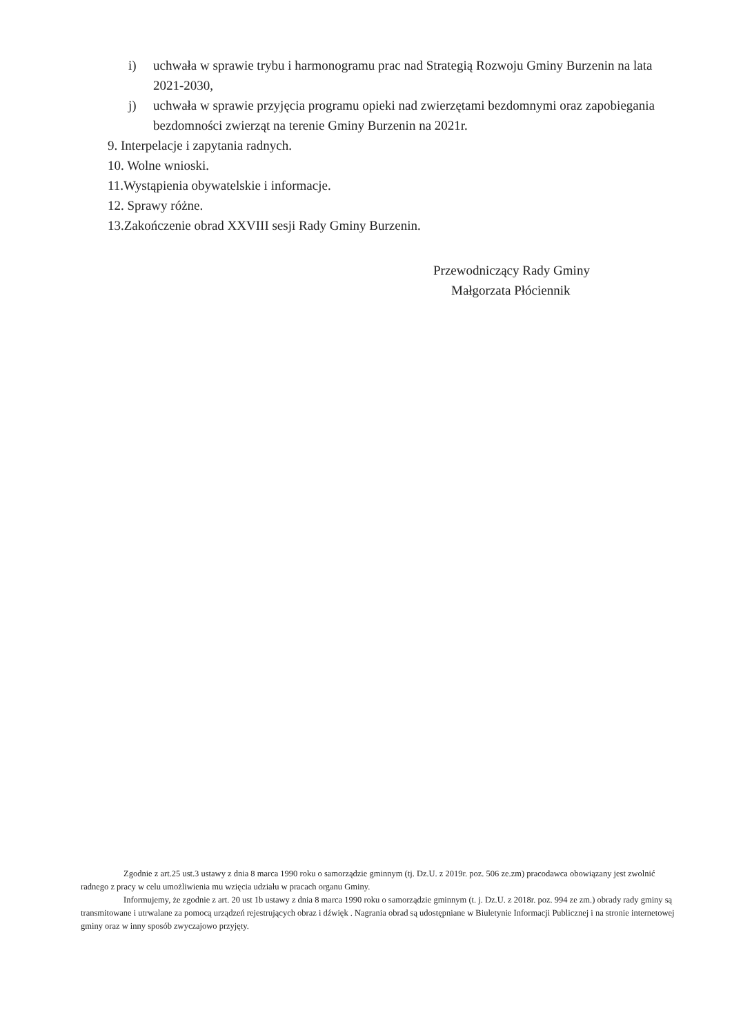i) uchwała w sprawie trybu i harmonogramu prac nad Strategią Rozwoju Gminy Burzenin na lata 2021-2030,
j) uchwała w sprawie przyjęcia programu opieki nad zwierzętami bezdomnymi oraz zapobiegania bezdomności zwierząt na terenie Gminy Burzenin na 2021r.
9. Interpelacje i zapytania radnych.
10. Wolne wnioski.
11.Wystąpienia obywatelskie i informacje.
12. Sprawy różne.
13.Zakończenie obrad XXVIII sesji Rady Gminy Burzenin.
Przewodniczący Rady Gminy
Małgorzata Płóciennik
Zgodnie z art.25 ust.3 ustawy z dnia 8 marca 1990 roku o samorządzie gminnym (tj. Dz.U. z 2019r. poz. 506 ze.zm) pracodawca obowiązany jest zwolnić radnego z pracy w celu umożliwienia mu wzięcia udziału w pracach organu Gminy.
Informujemy, że zgodnie z art. 20 ust 1b ustawy z dnia 8 marca 1990 roku o samorządzie gminnym (t. j. Dz.U. z 2018r. poz. 994 ze zm.) obrady rady gminy są transmitowane i utrwalane za pomocą urządzeń rejestrujących obraz i dźwięk . Nagrania obrad są udostępniane w Biuletynie Informacji Publicznej i na stronie internetowej gminy oraz w inny sposób zwyczajowo przyjęty.